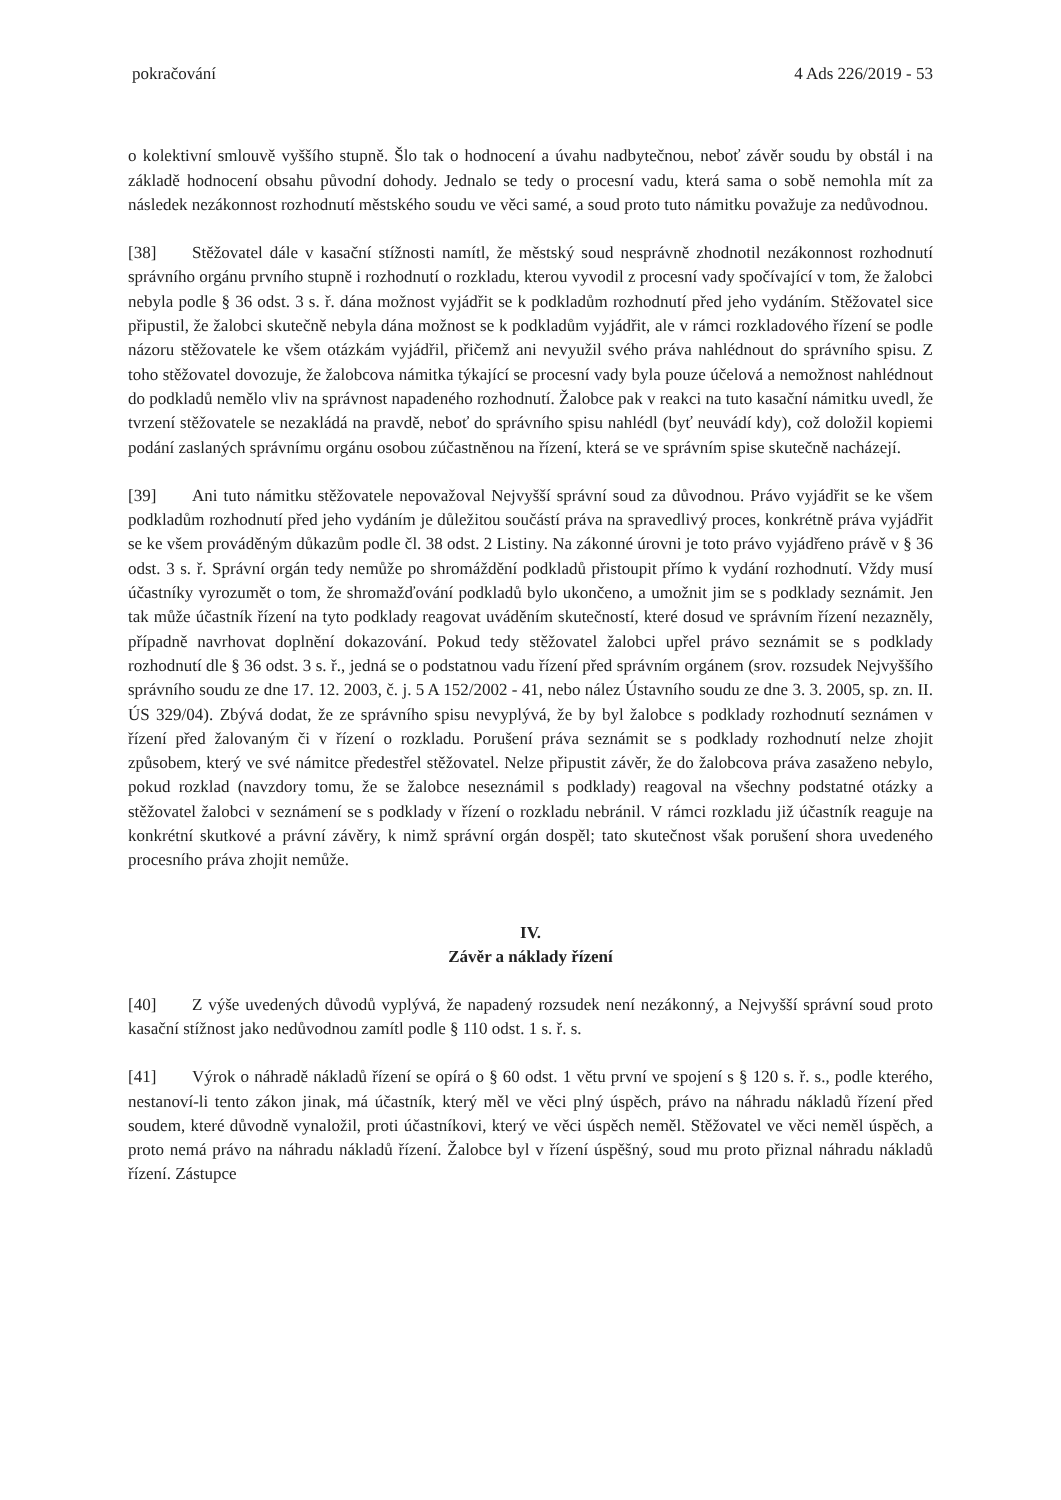pokračování 4 Ads 226/2019 - 53
o kolektivní smlouvě vyššího stupně. Šlo tak o hodnocení a úvahu nadbytečnou, neboť závěr soudu by obstál i na základě hodnocení obsahu původní dohody. Jednalo se tedy o procesní vadu, která sama o sobě nemohla mít za následek nezákonnost rozhodnutí městského soudu ve věci samé, a soud proto tuto námitku považuje za nedůvodnou.
[38] Stěžovatel dále v kasační stížnosti namítl, že městský soud nesprávně zhodnotil nezákonnost rozhodnutí správního orgánu prvního stupně i rozhodnutí o rozkladu, kterou vyvodil z procesní vady spočívající v tom, že žalobci nebyla podle § 36 odst. 3 s. ř. dána možnost vyjádřit se k podkladům rozhodnutí před jeho vydáním. Stěžovatel sice připustil, že žalobci skutečně nebyla dána možnost se k podkladům vyjádřit, ale v rámci rozkladového řízení se podle názoru stěžovatele ke všem otázkám vyjádřil, přičemž ani nevyužil svého práva nahlédnout do správního spisu. Z toho stěžovatel dovozuje, že žalobcova námitka týkající se procesní vady byla pouze účelová a nemožnost nahlédnout do podkladů nemělo vliv na správnost napadeného rozhodnutí. Žalobce pak v reakci na tuto kasační námitku uvedl, že tvrzení stěžovatele se nezakládá na pravdě, neboť do správního spisu nahlédl (byť neuvádí kdy), což doložil kopiemi podání zaslaných správnímu orgánu osobou zúčastněnou na řízení, která se ve správním spise skutečně nacházejí.
[39] Ani tuto námitku stěžovatele nepovažoval Nejvyšší správní soud za důvodnou. Právo vyjádřit se ke všem podkladům rozhodnutí před jeho vydáním je důležitou součástí práva na spravedlivý proces, konkrétně práva vyjádřit se ke všem prováděným důkazům podle čl. 38 odst. 2 Listiny. Na zákonné úrovni je toto právo vyjádřeno právě v § 36 odst. 3 s. ř. Správní orgán tedy nemůže po shromáždění podkladů přistoupit přímo k vydání rozhodnutí. Vždy musí účastníky vyrozumět o tom, že shromažďování podkladů bylo ukončeno, a umožnit jim se s podklady seznámit. Jen tak může účastník řízení na tyto podklady reagovat uváděním skutečností, které dosud ve správním řízení nezazněly, případně navrhovat doplnění dokazování. Pokud tedy stěžovatel žalobci upřel právo seznámit se s podklady rozhodnutí dle § 36 odst. 3 s. ř., jedná se o podstatnou vadu řízení před správním orgánem (srov. rozsudek Nejvyššího správního soudu ze dne 17. 12. 2003, č. j. 5 A 152/2002 - 41, nebo nález Ústavního soudu ze dne 3. 3. 2005, sp. zn. II. ÚS 329/04). Zbývá dodat, že ze správního spisu nevyplývá, že by byl žalobce s podklady rozhodnutí seznámen v řízení před žalovaným či v řízení o rozkladu. Porušení práva seznámit se s podklady rozhodnutí nelze zhojit způsobem, který ve své námitce předestřel stěžovatel. Nelze připustit závěr, že do žalobcova práva zasaženo nebylo, pokud rozklad (navzdory tomu, že se žalobce neseznámil s podklady) reagoval na všechny podstatné otázky a stěžovatel žalobci v seznámení se s podklady v řízení o rozkladu nebránil. V rámci rozkladu již účastník reaguje na konkrétní skutkové a právní závěry, k nimž správní orgán dospěl; tato skutečnost však porušení shora uvedeného procesního práva zhojit nemůže.
IV.
Závěr a náklady řízení
[40] Z výše uvedených důvodů vyplývá, že napadený rozsudek není nezákonný, a Nejvyšší správní soud proto kasační stížnost jako nedůvodnou zamítl podle § 110 odst. 1 s. ř. s.
[41] Výrok o náhradě nákladů řízení se opírá o § 60 odst. 1 větu první ve spojení s § 120 s. ř. s., podle kterého, nestanoví-li tento zákon jinak, má účastník, který měl ve věci plný úspěch, právo na náhradu nákladů řízení před soudem, které důvodně vynaložil, proti účastníkovi, který ve věci úspěch neměl. Stěžovatel ve věci neměl úspěch, a proto nemá právo na náhradu nákladů řízení. Žalobce byl v řízení úspěšný, soud mu proto přiznal náhradu nákladů řízení. Zástupce